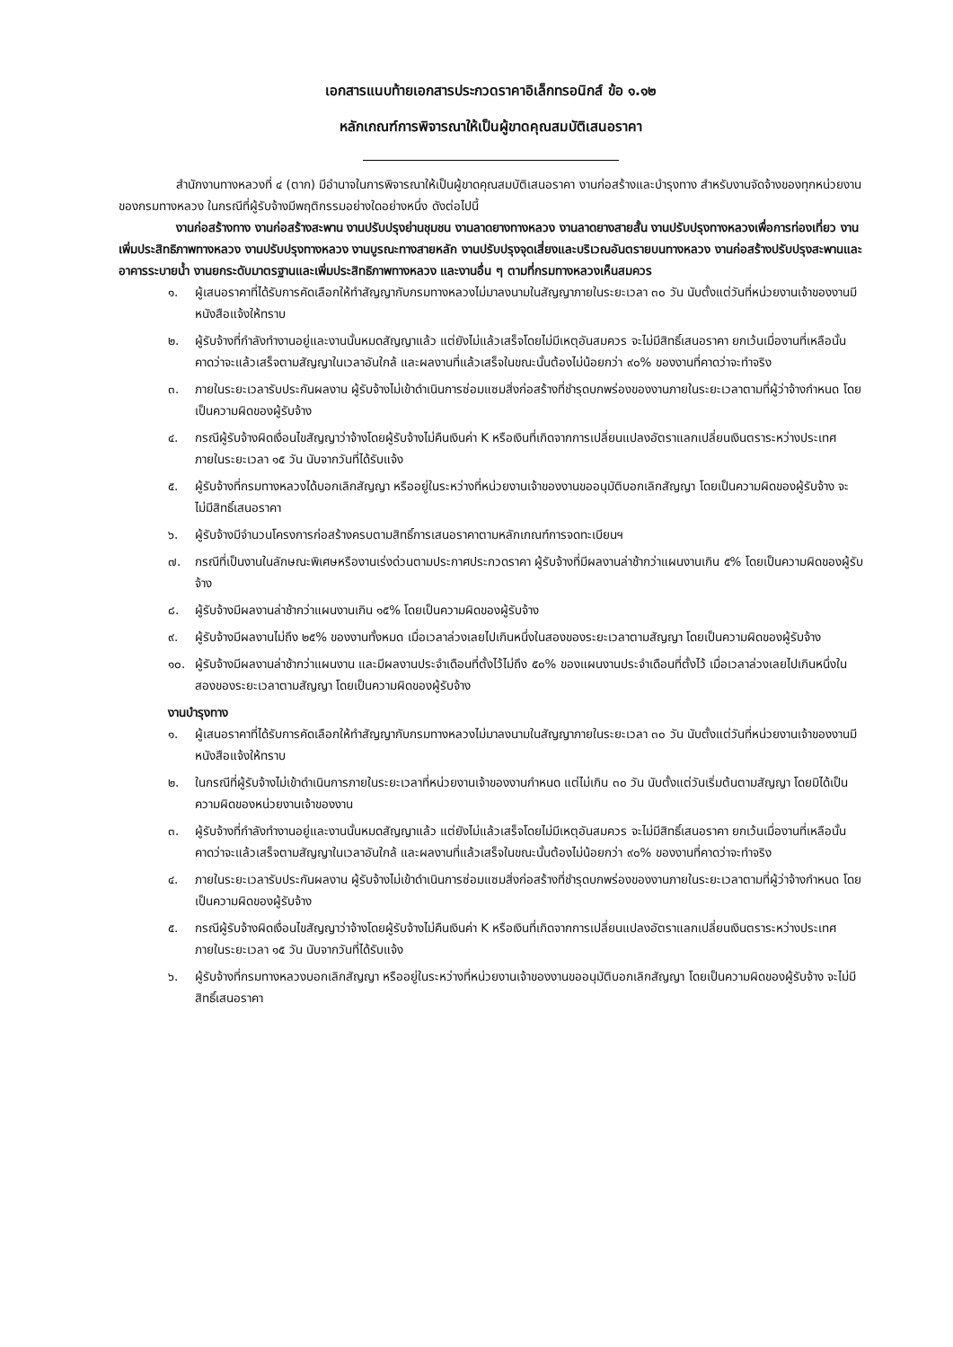เอกสารแนบท้ายเอกสารประกวดราคาอิเล็กทรอนิกส์ ข้อ ๑.๑๒
หลักเกณฑ์การพิจารณาให้เป็นผู้ขาดคุณสมบัติเสนอราคา
สำนักงานทางหลวงที่ ๔ (ตาก) มีอำนาจในการพิจารณาให้เป็นผู้ขาดคุณสมบัติเสนอราคา งานก่อสร้างและบำรุงทาง สำหรับงานจัดจ้างของทุกหน่วยงานของกรมทางหลวง ในกรณีที่ผู้รับจ้างมีพฤติกรรมอย่างใดอย่างหนึ่ง ดังต่อไปนี้
งานก่อสร้างทาง งานก่อสร้างสะพาน งานปรับปรุงย่านชุมชน งานลาดยางทางหลวง งานลาดยางสายสั้น งานปรับปรุงทางหลวงเพื่อการท่องเที่ยว งานเพิ่มประสิทธิภาพทางหลวง งานปรับปรุงทางหลวง งานบูรณะทางสายหลัก งานปรับปรุงจุดเสี่ยงและบริเวณอันตรายบนทางหลวง งานก่อสร้างปรับปรุงสะพานและอาคารระบายน้ำ งานยกระดับมาตรฐานและเพิ่มประสิทธิภาพทางหลวง และงานอื่น ๆ ตามที่กรมทางหลวงเห็นสมควร
๑. ผู้เสนอราคาที่ได้รับการคัดเลือกให้ทำสัญญากับกรมทางหลวงไม่มาลงนามในสัญญาภายในระยะเวลา ๓๐ วัน นับตั้งแต่วันที่หน่วยงานเจ้าของงานมีหนังสือแจ้งให้ทราบ
๒. ผู้รับจ้างที่กำลังทำงานอยู่และงานนั้นหมดสัญญาแล้ว แต่ยังไม่แล้วเสร็จโดยไม่มีเหตุอันสมควร จะไม่มีสิทธิ์เสนอราคา ยกเว้นเมื่องานที่เหลือนั้นคาดว่าจะแล้วเสร็จตามสัญญาในเวลาอันใกล้ และผลงานที่แล้วเสร็จในขณะนั้นต้องไม่น้อยกว่า ๙๐% ของงานที่คาดว่าจะทำจริง
๓. ภายในระยะเวลารับประกันผลงาน ผู้รับจ้างไม่เข้าดำเนินการซ่อมแซมสิ่งก่อสร้างที่ชำรุดบกพร่องของงานภายในระยะเวลาตามที่ผู้ว่าจ้างกำหนด โดยเป็นความผิดของผู้รับจ้าง
๔. กรณีผู้รับจ้างผิดเงื่อนไขสัญญาว่าจ้างโดยผู้รับจ้างไม่คืนเงินค่า K หรือเงินที่เกิดจากการเปลี่ยนแปลงอัตราแลกเปลี่ยนเงินตราระหว่างประเทศ ภายในระยะเวลา ๑๕ วัน นับจากวันที่ได้รับแจ้ง
๕. ผู้รับจ้างที่กรมทางหลวงได้บอกเลิกสัญญา หรืออยู่ในระหว่างที่หน่วยงานเจ้าของงานขออนุมัติบอกเลิกสัญญา โดยเป็นความผิดของผู้รับจ้าง จะไม่มีสิทธิ์เสนอราคา
๖. ผู้รับจ้างมีจำนวนโครงการก่อสร้างครบตามสิทธิ์การเสนอราคาตามหลักเกณฑ์การจดทะเบียนฯ
๗. กรณีที่เป็นงานในลักษณะพิเศษหรืองานเร่งด่วนตามประกาศประกวดราคา ผู้รับจ้างที่มีผลงานล่าช้ากว่าแผนงานเกิน ๕% โดยเป็นความผิดของผู้รับจ้าง
๘. ผู้รับจ้างมีผลงานล่าช้ากว่าแผนงานเกิน ๑๕% โดยเป็นความผิดของผู้รับจ้าง
๙. ผู้รับจ้างมีผลงานไม่ถึง ๒๕% ของงานทั้งหมด เมื่อเวลาล่วงเลยไปเกินหนึ่งในสองของระยะเวลาตามสัญญา โดยเป็นความผิดของผู้รับจ้าง
๑๐. ผู้รับจ้างมีผลงานล่าช้ากว่าแผนงาน และมีผลงานประจำเดือนที่ตั้งไว้ไม่ถึง ๕๐% ของแผนงานประจำเดือนที่ตั้งไว้ เมื่อเวลาล่วงเลยไปเกินหนึ่งในสองของระยะเวลาตามสัญญา โดยเป็นความผิดของผู้รับจ้าง
งานบำรุงทาง
๑. ผู้เสนอราคาที่ได้รับการคัดเลือกให้ทำสัญญากับกรมทางหลวงไม่มาลงนามในสัญญาภายในระยะเวลา ๓๐ วัน นับตั้งแต่วันที่หน่วยงานเจ้าของงานมีหนังสือแจ้งให้ทราบ
๒. ในกรณีที่ผู้รับจ้างไม่เข้าดำเนินการภายในระยะเวลาที่หน่วยงานเจ้าของงานกำหนด แต่ไม่เกิน ๓๐ วัน นับตั้งแต่วันเริ่มต้นตามสัญญา โดยมิได้เป็นความผิดของหน่วยงานเจ้าของงาน
๓. ผู้รับจ้างที่กำลังทำงานอยู่และงานนั้นหมดสัญญาแล้ว แต่ยังไม่แล้วเสร็จโดยไม่มีเหตุอันสมควร จะไม่มีสิทธิ์เสนอราคา ยกเว้นเมื่องานที่เหลือนั้น คาดว่าจะแล้วเสร็จตามสัญญาในเวลาอันใกล้ และผลงานที่แล้วเสร็จในขณะนั้นต้องไม่น้อยกว่า ๙๐% ของงานที่คาดว่าจะทำจริง
๔. ภายในระยะเวลารับประกันผลงาน ผู้รับจ้างไม่เข้าดำเนินการซ่อมแซมสิ่งก่อสร้างที่ชำรุดบกพร่องของงานภายในระยะเวลาตามที่ผู้ว่าจ้างกำหนด โดยเป็นความผิดของผู้รับจ้าง
๕. กรณีผู้รับจ้างผิดเงื่อนไขสัญญาว่าจ้างโดยผู้รับจ้างไม่คืนเงินค่า K หรือเงินที่เกิดจากการเปลี่ยนแปลงอัตราแลกเปลี่ยนเงินตราระหว่างประเทศ ภายในระยะเวลา ๑๕ วัน นับจากวันที่ได้รับแจ้ง
๖. ผู้รับจ้างที่กรมทางหลวงบอกเลิกสัญญา หรืออยู่ในระหว่างที่หน่วยงานเจ้าของงานขออนุมัติบอกเลิกสัญญา โดยเป็นความผิดของผู้รับจ้าง จะไม่มีสิทธิ์เสนอราคา